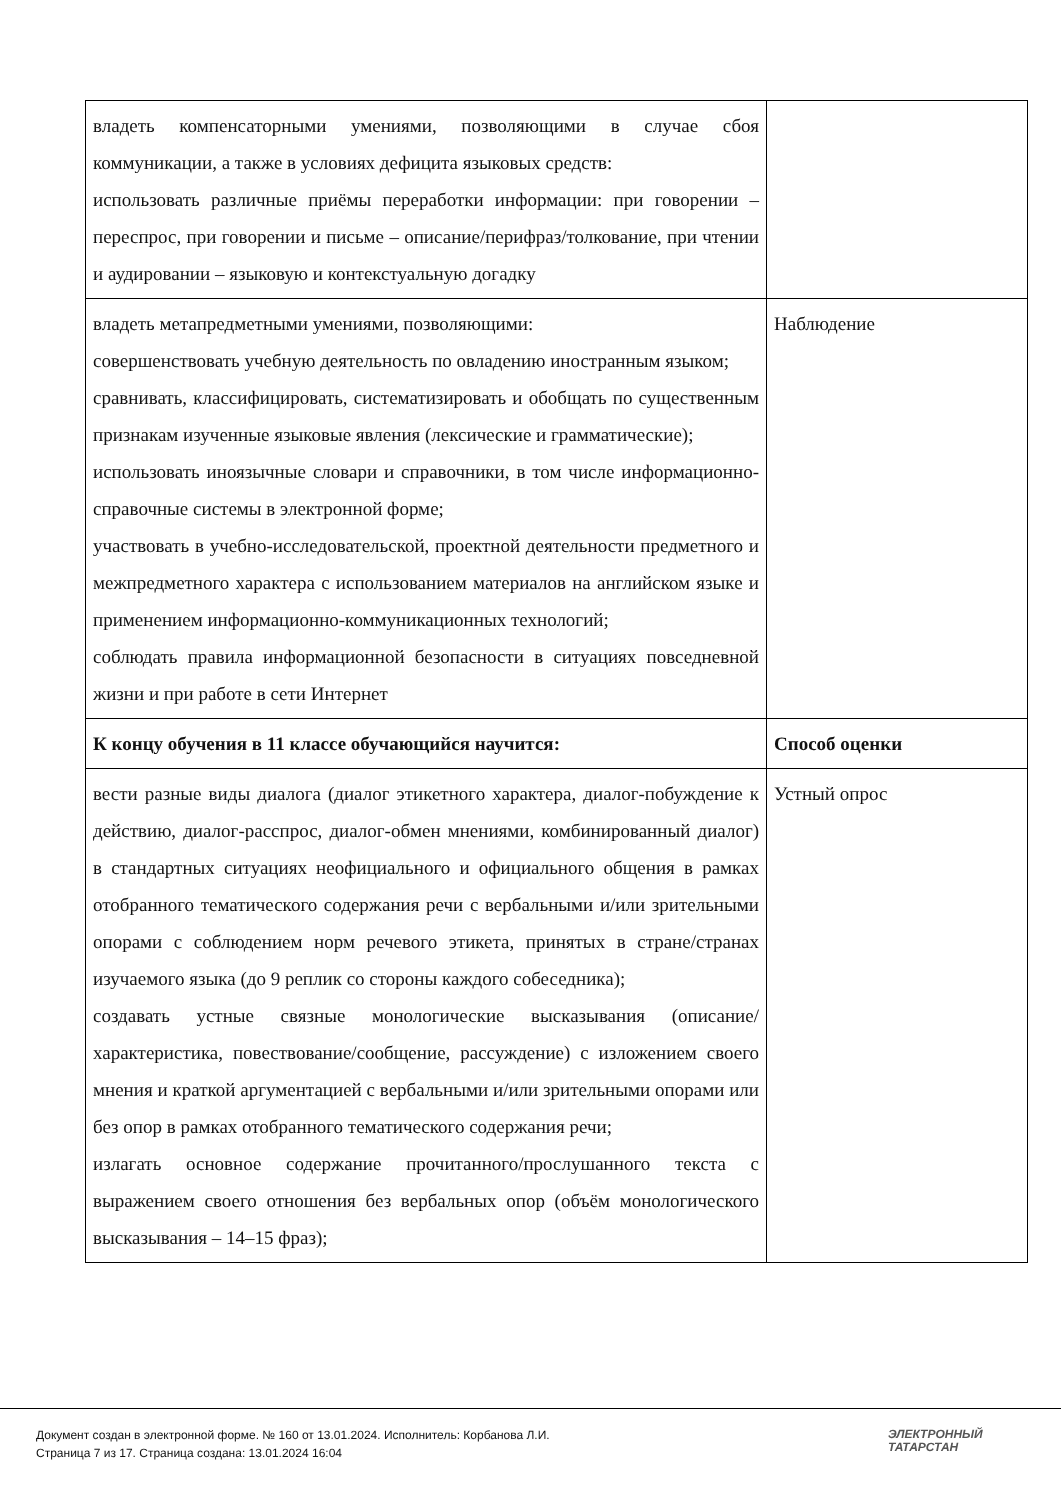| владеть компенсаторными умениями, позволяющими в случае сбоя коммуникации, а также в условиях дефицита языковых средств: использовать различные приёмы переработки информации: при говорении – переспрос, при говорении и письме – описание/перифраз/толкование, при чтении и аудировании – языковую и контекстуальную догадку | |
| владеть метапредметными умениями, позволяющими: совершенствовать учебную деятельность по овладению иностранным языком; сравнивать, классифицировать, систематизировать и обобщать по существенным признакам изученные языковые явления (лексические и грамматические); использовать иноязычные словари и справочники, в том числе информационно-справочные системы в электронной форме; участвовать в учебно-исследовательской, проектной деятельности предметного и межпредметного характера с использованием материалов на английском языке и применением информационно-коммуникационных технологий; соблюдать правила информационной безопасности в ситуациях повседневной жизни и при работе в сети Интернет | Наблюдение |
| К концу обучения в 11 классе обучающийся научится: | Способ оценки |
| вести разные виды диалога (диалог этикетного характера, диалог-побуждение к действию, диалог-расспрос, диалог-обмен мнениями, комбинированный диалог) в стандартных ситуациях неофициального и официального общения в рамках отобранного тематического содержания речи с вербальными и/или зрительными опорами с соблюдением норм речевого этикета, принятых в стране/странах изучаемого языка (до 9 реплик со стороны каждого собеседника); создавать устные связные монологические высказывания (описание/характеристика, повествование/сообщение, рассуждение) с изложением своего мнения и краткой аргументацией с вербальными и/или зрительными опорами или без опор в рамках отобранного тематического содержания речи; излагать основное содержание прочитанного/прослушанного текста с выражением своего отношения без вербальных опор (объём монологического высказывания – 14–15 фраз); | Устный опрос |
Документ создан в электронной форме. № 160 от 13.01.2024. Исполнитель: Корбанова Л.И.
Страница 7 из 17. Страница создана: 13.01.2024 16:04
ЭЛЕКТРОННЫЙ
ТАТАРСТАН